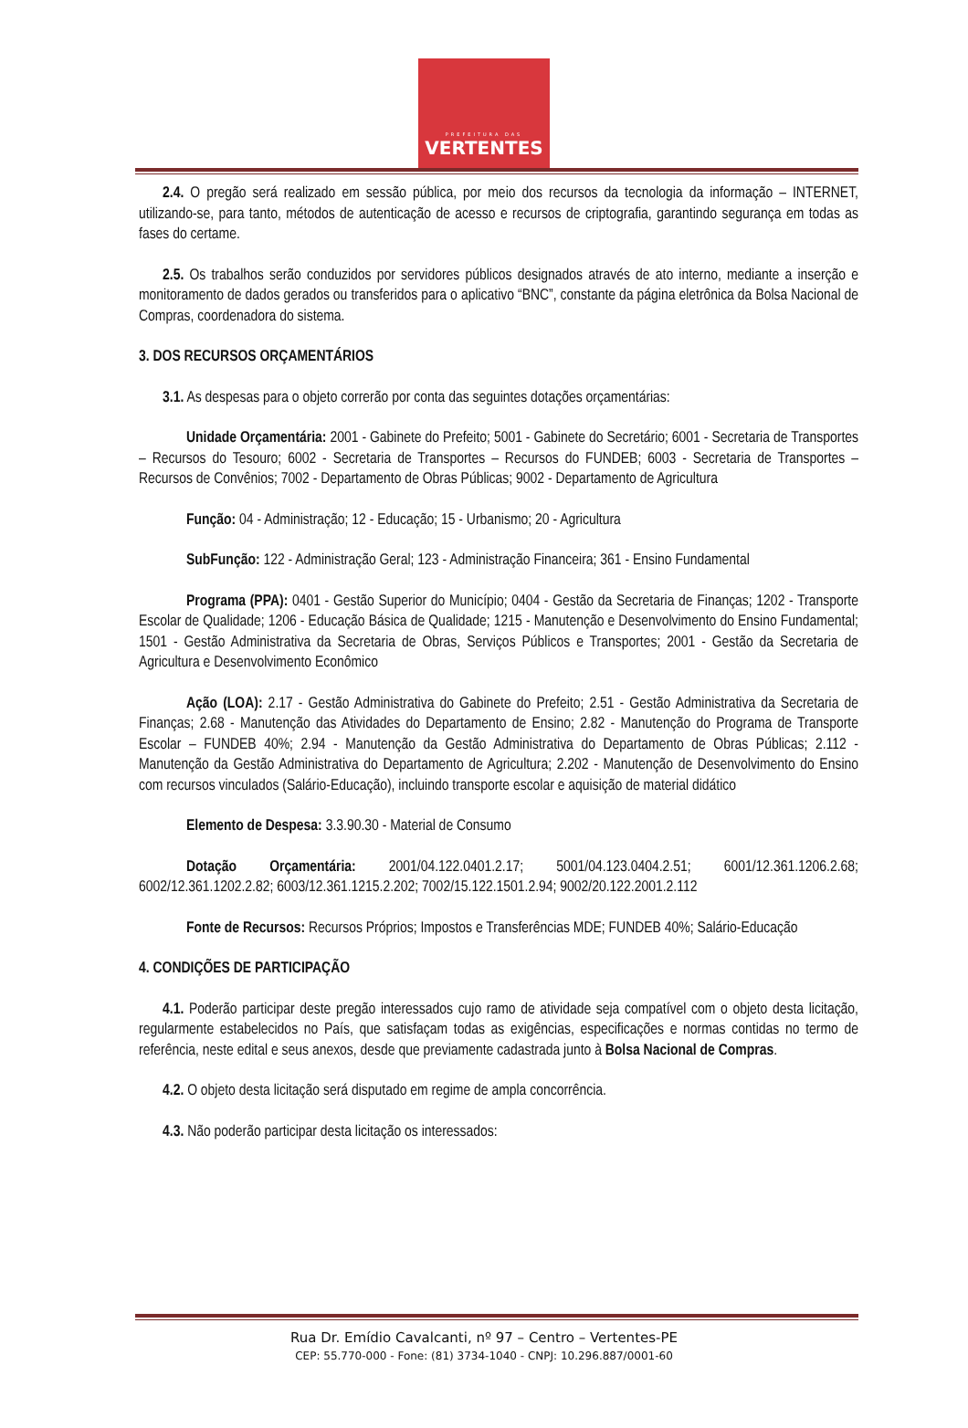PREFEITURA DAS
VERTENTES
2.4. O pregão será realizado em sessão pública, por meio dos recursos da tecnologia da informação – INTERNET, utilizando-se, para tanto, métodos de autenticação de acesso e recursos de criptografia, garantindo segurança em todas as fases do certame.
2.5. Os trabalhos serão conduzidos por servidores públicos designados através de ato interno, mediante a inserção e monitoramento de dados gerados ou transferidos para o aplicativo “BNC”, constante da página eletrônica da Bolsa Nacional de Compras, coordenadora do sistema.
3. DOS RECURSOS ORÇAMENTÁRIOS
3.1. As despesas para o objeto correrão por conta das seguintes dotações orçamentárias:
Unidade Orçamentária: 2001 - Gabinete do Prefeito; 5001 - Gabinete do Secretário; 6001 - Secretaria de Transportes – Recursos do Tesouro; 6002 - Secretaria de Transportes – Recursos do FUNDEB; 6003 - Secretaria de Transportes – Recursos de Convênios; 7002 - Departamento de Obras Públicas; 9002 - Departamento de Agricultura
Função: 04 - Administração; 12 - Educação; 15 - Urbanismo; 20 - Agricultura
SubFunção: 122 - Administração Geral; 123 - Administração Financeira; 361 - Ensino Fundamental
Programa (PPA): 0401 - Gestão Superior do Município; 0404 - Gestão da Secretaria de Finanças; 1202 - Transporte Escolar de Qualidade; 1206 - Educação Básica de Qualidade; 1215 - Manutenção e Desenvolvimento do Ensino Fundamental; 1501 - Gestão Administrativa da Secretaria de Obras, Serviços Públicos e Transportes; 2001 - Gestão da Secretaria de Agricultura e Desenvolvimento Econômico
Ação (LOA): 2.17 - Gestão Administrativa do Gabinete do Prefeito; 2.51 - Gestão Administrativa da Secretaria de Finanças; 2.68 - Manutenção das Atividades do Departamento de Ensino; 2.82 - Manutenção do Programa de Transporte Escolar – FUNDEB 40%; 2.94 - Manutenção da Gestão Administrativa do Departamento de Obras Públicas; 2.112 - Manutenção da Gestão Administrativa do Departamento de Agricultura; 2.202 - Manutenção de Desenvolvimento do Ensino com recursos vinculados (Salário-Educação), incluindo transporte escolar e aquisição de material didático
Elemento de Despesa: 3.3.90.30 - Material de Consumo
Dotação Orçamentária: 2001/04.122.0401.2.17; 5001/04.123.0404.2.51; 6001/12.361.1206.2.68; 6002/12.361.1202.2.82; 6003/12.361.1215.2.202; 7002/15.122.1501.2.94; 9002/20.122.2001.2.112
Fonte de Recursos: Recursos Próprios; Impostos e Transferências MDE; FUNDEB 40%; Salário-Educação
4. CONDIÇÕES DE PARTICIPAÇÃO
4.1. Poderão participar deste pregão interessados cujo ramo de atividade seja compatível com o objeto desta licitação, regularmente estabelecidos no País, que satisfaçam todas as exigências, especificações e normas contidas no termo de referência, neste edital e seus anexos, desde que previamente cadastrada junto à Bolsa Nacional de Compras.
4.2. O objeto desta licitação será disputado em regime de ampla concorrência.
4.3. Não poderão participar desta licitação os interessados:
Rua Dr. Emídio Cavalcanti, nº 97 – Centro – Vertentes-PE
CEP: 55.770-000 - Fone: (81) 3734-1040 - CNPJ: 10.296.887/0001-60